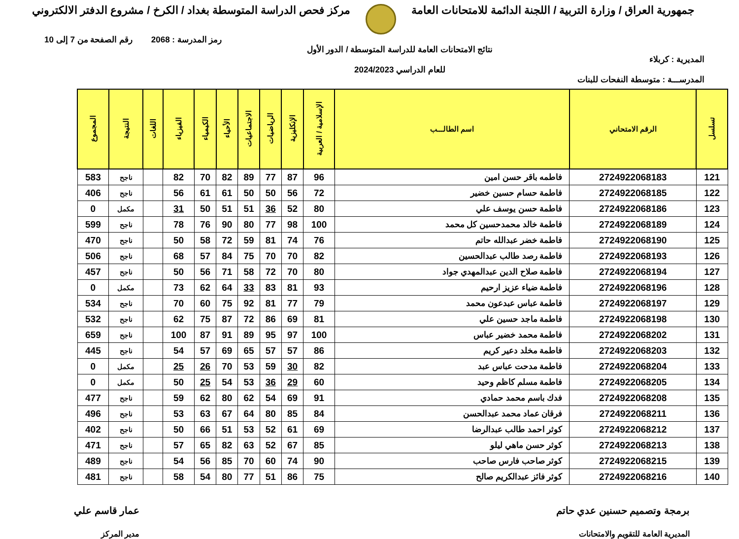جمهورية العراق / وزارة التربية / اللجنة الدائمة للامتحانات العامة
مركز فحص الدراسة المتوسطة بغداد / الكرخ / مشروع الدفتر الالكتروني
المديرية : كربلاء
المدرســـة : متوسطة النفحات للبنات
نتائج الامتحانات العامة للدراسة المتوسطة / الدور الأول
للعام الدراسي 2024/2023
رمز المدرسة : 2068 رقم الصفحة من 7 إلى 10
| تسلسل | الرقم الامتحاني | اسم الطالـــب | الإسلامية / العربية | الإنكليزية | الرياضيات | الاجتماعيات | الأحياء | الكيمياء | الفيزياء | اللغات | النتيجة | المجموع |
| --- | --- | --- | --- | --- | --- | --- | --- | --- | --- | --- | --- | --- |
| 121 | 2724922068183 | فاطمه باقر حسن امين | 96 | 87 | 77 | 89 | 82 | 70 | 82 | | ناجح | 583 |
| 122 | 2724922068185 | فاطمة حسام حسين خضير | 72 | 56 | 50 | 50 | 61 | 61 | 56 | | ناجح | 406 |
| 123 | 2724922068186 | فاطمة حسن يوسف علي | 80 | 52 | 36 | 51 | 51 | 50 | 31 | | مكمل | 0 |
| 124 | 2724922068189 | فاطمة خالد محمدحسين كل محمد | 100 | 98 | 77 | 80 | 90 | 76 | 78 | | ناجح | 599 |
| 125 | 2724922068190 | فاطمة خضر عبدالله حاتم | 76 | 74 | 81 | 59 | 72 | 58 | 50 | | ناجح | 470 |
| 126 | 2724922068193 | فاطمة رصد طالب عبدالحسين | 82 | 70 | 70 | 75 | 84 | 57 | 68 | | ناجح | 506 |
| 127 | 2724922068194 | فاطمة صلاح الدين عبدالمهدي جواد | 80 | 70 | 72 | 58 | 71 | 56 | 50 | | ناجح | 457 |
| 128 | 2724922068196 | فاطمة ضياء عزيز ارحيم | 93 | 81 | 83 | 33 | 64 | 62 | 73 | | مكمل | 0 |
| 129 | 2724922068197 | فاطمة عباس عبدعون محمد | 79 | 77 | 81 | 92 | 75 | 60 | 70 | | ناجح | 534 |
| 130 | 2724922068198 | فاطمة ماجد حسين علي | 81 | 69 | 86 | 72 | 87 | 75 | 62 | | ناجح | 532 |
| 131 | 2724922068202 | فاطمة محمد خضير عباس | 100 | 97 | 95 | 89 | 91 | 87 | 100 | | ناجح | 659 |
| 132 | 2724922068203 | فاطمة مخلد دعير كريم | 86 | 57 | 57 | 65 | 69 | 57 | 54 | | ناجح | 445 |
| 133 | 2724922068204 | فاطمة مدحت عباس عبد | 82 | 30 | 59 | 53 | 70 | 26 | 25 | | مكمل | 0 |
| 134 | 2724922068205 | فاطمة مسلم كاظم وحيد | 60 | 29 | 36 | 53 | 54 | 25 | 50 | | مكمل | 0 |
| 135 | 2724922068208 | فدك باسم محمد حمادي | 91 | 69 | 54 | 62 | 80 | 62 | 59 | | ناجح | 477 |
| 136 | 2724922068211 | فرقان عماد محمد عبدالحسن | 84 | 85 | 80 | 64 | 67 | 63 | 53 | | ناجح | 496 |
| 137 | 2724922068212 | كوثر احمد طالب عبدالرضا | 69 | 61 | 52 | 53 | 51 | 66 | 50 | | ناجح | 402 |
| 138 | 2724922068213 | كوثر حسن ماهي ليلو | 85 | 67 | 52 | 63 | 82 | 65 | 57 | | ناجح | 471 |
| 139 | 2724922068215 | كوثر صاحب فارس صاحب | 90 | 74 | 60 | 70 | 85 | 56 | 54 | | ناجح | 489 |
| 140 | 2724922068216 | كوثر فائز عبدالكريم صالح | 75 | 86 | 51 | 77 | 80 | 54 | 58 | | ناجح | 481 |
برمجة وتصميم حسنين عدي حاتم
المديرية العامة للتقويم والامتحانات
عمار قاسم علي
مدير المركز